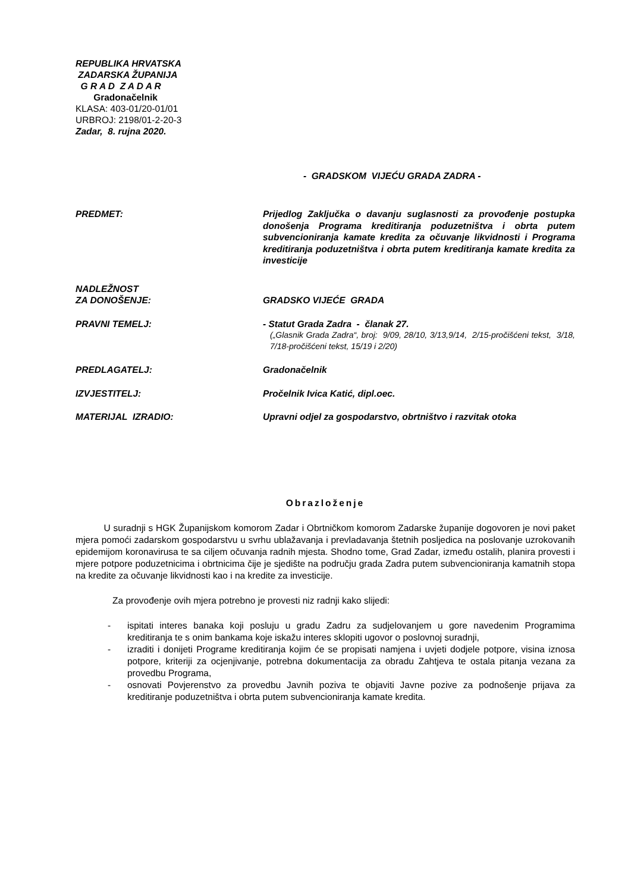REPUBLIKA HRVATSKA
ZADARSKA ŽUPANIJA
G R A D Z A D A R
Gradonačelnik
KLASA: 403-01/20-01/01
URBROJ: 2198/01-2-20-3
Zadar, 8. rujna 2020.
- GRADSKOM VIJEĆU GRADA ZADRA -
PREDMET: Prijedlog Zaključka o davanju suglasnosti za provođenje postupka donošenja Programa kreditiranja poduzetništva i obrta putem subvencioniranja kamate kredita za očuvanje likvidnosti i Programa kreditiranja poduzetništva i obrta putem kreditiranja kamate kredita za investicije
NADLEŽNOST
ZA DONOŠENJE:
GRADSKO VIJEĆE GRADA
PRAVNI TEMELJ: - Statut Grada Zadra - članak 27.
(„Glasnik Grada Zadra“, broj: 9/09, 28/10, 3/13,9/14, 2/15-pročišćeni tekst, 3/18, 7/18-pročišćeni tekst, 15/19 i 2/20)
PREDLAGATELJ: Gradonačelnik
IZVJESTITELJ: Pročelnik Ivica Katić, dipl.oec.
MATERIJAL IZRADIO: Upravni odjel za gospodarstvo, obrtništvo i razvitak otoka
Obrazloženje
U suradnji s HGK Županijskom komorom Zadar i Obrtničkom komorom Zadarske županije dogovoren je novi paket mjera pomoći zadarskom gospodarstvu u svrhu ublažavanja i prevladavanja štetnih posljedica na poslovanje uzrokovanih epidemijom koronavirusa te sa ciljem očuvanja radnih mjesta. Shodno tome, Grad Zadar, između ostalih, planira provesti i mjere potpore poduzetnicima i obrtnicima čije je sjedište na području grada Zadra putem subvencioniranja kamatnih stopa na kredite za očuvanje likvidnosti kao i na kredite za investicije.
Za provođenje ovih mjera potrebno je provesti niz radnji kako slijedi:
- ispitati interes banaka koji posluju u gradu Zadru za sudjelovanjem u gore navedenim Programima kreditiranja te s onim bankama koje iskažu interes sklopiti ugovor o poslovnoj suradnji,
- izraditi i donijeti Programe kreditiranja kojim će se propisati namjena i uvjeti dodjele potpore, visina iznosa potpore, kriteriji za ocjenjivanje, potrebna dokumentacija za obradu Zahtjeva te ostala pitanja vezana za provedbu Programa,
- osnovati Povjerenstvo za provedbu Javnih poziva te objaviti Javne pozive za podnošenje prijava za kreditiranje poduzetništva i obrta putem subvencioniranja kamate kredita.